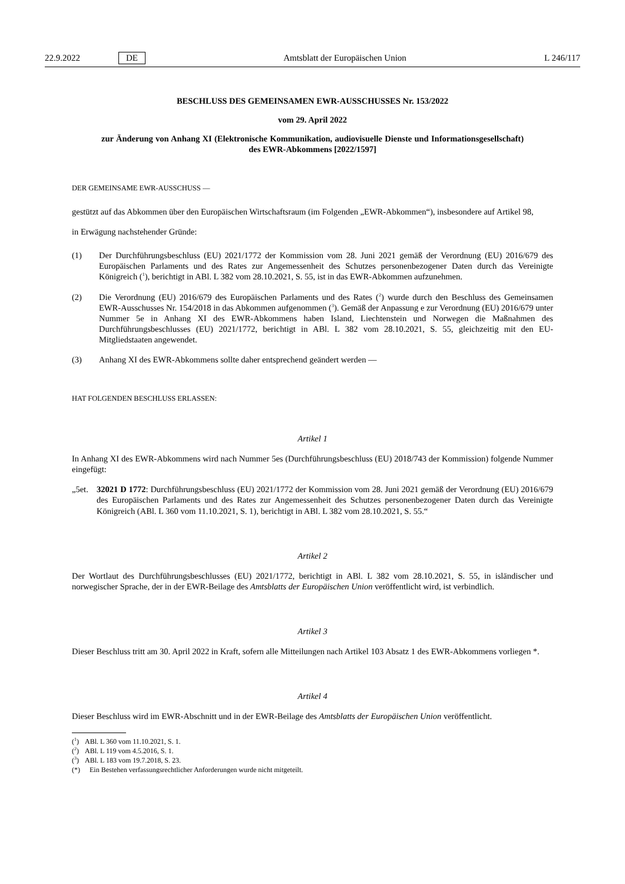22.9.2022 DE Amtsblatt der Europäischen Union L 246/117
BESCHLUSS DES GEMEINSAMEN EWR-AUSSCHUSSES Nr. 153/2022
vom 29. April 2022
zur Änderung von Anhang XI (Elektronische Kommunikation, audiovisuelle Dienste und Informationsgesellschaft) des EWR-Abkommens [2022/1597]
DER GEMEINSAME EWR-AUSSCHUSS —
gestützt auf das Abkommen über den Europäischen Wirtschaftsraum (im Folgenden „EWR-Abkommen“), insbesondere auf Artikel 98,
in Erwägung nachstehender Gründe:
(1) Der Durchführungsbeschluss (EU) 2021/1772 der Kommission vom 28. Juni 2021 gemäß der Verordnung (EU) 2016/679 des Europäischen Parlaments und des Rates zur Angemessenheit des Schutzes personenbezogener Daten durch das Vereinigte Königreich (<sup>1</sup>), berichtigt in ABl. L 382 vom 28.10.2021, S. 55, ist in das EWR-Abkommen aufzunehmen.
(2) Die Verordnung (EU) 2016/679 des Europäischen Parlaments und des Rates (<sup>2</sup>) wurde durch den Beschluss des Gemeinsamen EWR-Ausschusses Nr. 154/2018 in das Abkommen aufgenommen (<sup>3</sup>). Gemäß der Anpassung e zur Verordnung (EU) 2016/679 unter Nummer 5e in Anhang XI des EWR-Abkommens haben Island, Liechtenstein und Norwegen die Maßnahmen des Durchführungsbeschlusses (EU) 2021/1772, berichtigt in ABl. L 382 vom 28.10.2021, S. 55, gleichzeitig mit den EU-Mitgliedstaaten angewendet.
(3) Anhang XI des EWR-Abkommens sollte daher entsprechend geändert werden —
HAT FOLGENDEN BESCHLUSS ERLASSEN:
Artikel 1
In Anhang XI des EWR-Abkommens wird nach Nummer 5es (Durchführungsbeschluss (EU) 2018/743 der Kommission) folgende Nummer eingefügt:
„5et. 32021 D 1772: Durchführungsbeschluss (EU) 2021/1772 der Kommission vom 28. Juni 2021 gemäß der Verordnung (EU) 2016/679 des Europäischen Parlaments und des Rates zur Angemessenheit des Schutzes personenbezogener Daten durch das Vereinigte Königreich (ABl. L 360 vom 11.10.2021, S. 1), berichtigt in ABl. L 382 vom 28.10.2021, S. 55.“
Artikel 2
Der Wortlaut des Durchführungsbeschlusses (EU) 2021/1772, berichtigt in ABl. L 382 vom 28.10.2021, S. 55, in isländischer und norwegischer Sprache, der in der EWR-Beilage des Amtsblatts der Europäischen Union veröffentlicht wird, ist verbindlich.
Artikel 3
Dieser Beschluss tritt am 30. April 2022 in Kraft, sofern alle Mitteilungen nach Artikel 103 Absatz 1 des EWR-Abkommens vorliegen *.
Artikel 4
Dieser Beschluss wird im EWR-Abschnitt und in der EWR-Beilage des Amtsblatts der Europäischen Union veröffentlicht.
(<sup>1</sup>) ABl. L 360 vom 11.10.2021, S. 1.
(<sup>2</sup>) ABl. L 119 vom 4.5.2016, S. 1.
(<sup>3</sup>) ABl. L 183 vom 19.7.2018, S. 23.
(*) Ein Bestehen verfassungsrechtlicher Anforderungen wurde nicht mitgeteilt.